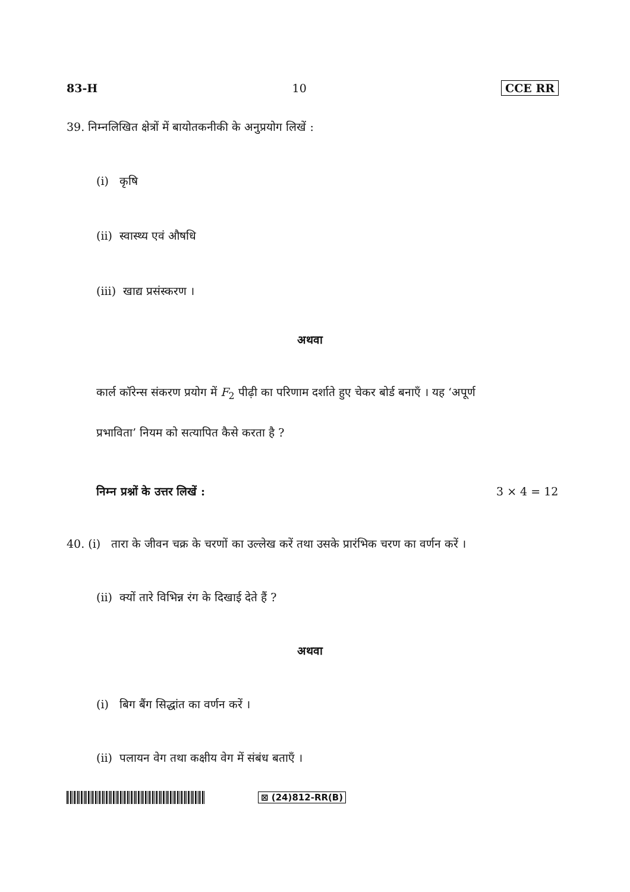83-H 10 CCE RR
39. निम्नलिखित क्षेत्रों में बायोतकनीकी के अनुप्रयोग लिखें :
(i) कृषि
(ii) स्वास्थ्य एवं औषधि
(iii) खाद्य प्रसंस्करण ।
अथवा
कार्ल कॉरेन्स संकरण प्रयोग में F<sub>2</sub> पीढ़ी का परिणाम दर्शाते हुए चेकर बोर्ड बनाएँ । यह ‘अपूर्ण
प्रभाविता’ नियम को सत्यापित कैसे करता है ?
निम्न प्रश्नों के उत्तर लिखें :
3 × 4 = 12
40. (i) तारा के जीवन चक्र के चरणों का उल्लेख करें तथा उसके प्रारंभिक चरण का वर्णन करें ।
(ii) क्यों तारे विभिन्न रंग के दिखाई देते हैं ?
अथवा
(i) बिग बैंग सिद्धांत का वर्णन करें ।
(ii) पलायन वेग तथा कक्षीय वेग में संबंध बताएँ ।
⊠ (24)812-RR(B)